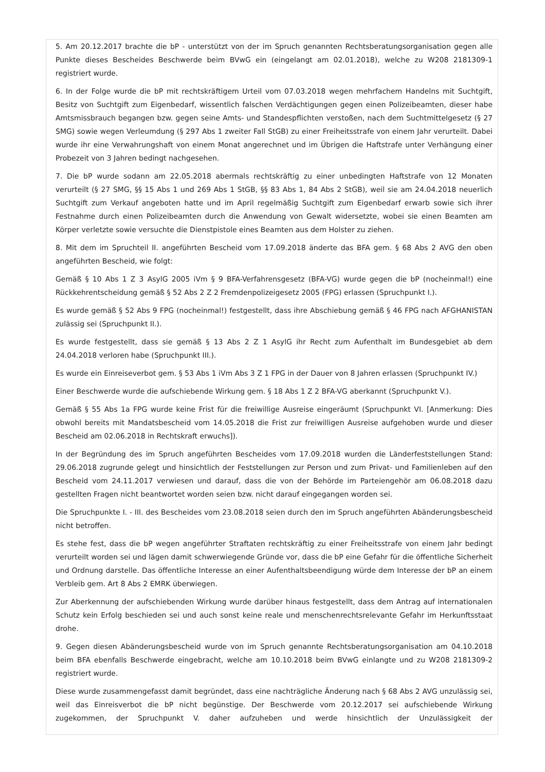5. Am 20.12.2017 brachte die bP - unterstützt von der im Spruch genannten Rechtsberatungsorganisation gegen alle Punkte dieses Bescheides Beschwerde beim BVwG ein (eingelangt am 02.01.2018), welche zu W208 2181309-1 registriert wurde.
6. In der Folge wurde die bP mit rechtskräftigem Urteil vom 07.03.2018 wegen mehrfachem Handelns mit Suchtgift, Besitz von Suchtgift zum Eigenbedarf, wissentlich falschen Verdächtigungen gegen einen Polizeibeamten, dieser habe Amtsmissbrauch begangen bzw. gegen seine Amts- und Standespflichten verstoßen, nach dem Suchtmittelgesetz (§ 27 SMG) sowie wegen Verleumdung (§ 297 Abs 1 zweiter Fall StGB) zu einer Freiheitsstrafe von einem Jahr verurteilt. Dabei wurde ihr eine Verwahrungshaft von einem Monat angerechnet und im Übrigen die Haftstrafe unter Verhängung einer Probezeit von 3 Jahren bedingt nachgesehen.
7. Die bP wurde sodann am 22.05.2018 abermals rechtskräftig zu einer unbedingten Haftstrafe von 12 Monaten verurteilt (§ 27 SMG, §§ 15 Abs 1 und 269 Abs 1 StGB, §§ 83 Abs 1, 84 Abs 2 StGB), weil sie am 24.04.2018 neuerlich Suchtgift zum Verkauf angeboten hatte und im April regelmäßig Suchtgift zum Eigenbedarf erwarb sowie sich ihrer Festnahme durch einen Polizeibeamten durch die Anwendung von Gewalt widersetzte, wobei sie einen Beamten am Körper verletzte sowie versuchte die Dienstpistole eines Beamten aus dem Holster zu ziehen.
8. Mit dem im Spruchteil II. angeführten Bescheid vom 17.09.2018 änderte das BFA gem. § 68 Abs 2 AVG den oben angeführten Bescheid, wie folgt:
Gemäß § 10 Abs 1 Z 3 AsylG 2005 iVm § 9 BFA-Verfahrensgesetz (BFA-VG) wurde gegen die bP (nocheinmal!) eine Rückkehrentscheidung gemäß § 52 Abs 2 Z 2 Fremdenpolizeigesetz 2005 (FPG) erlassen (Spruchpunkt I.).
Es wurde gemäß § 52 Abs 9 FPG (nocheinmal!) festgestellt, dass ihre Abschiebung gemäß § 46 FPG nach AFGHANISTAN zulässig sei (Spruchpunkt II.).
Es wurde festgestellt, dass sie gemäß § 13 Abs 2 Z 1 AsylG ihr Recht zum Aufenthalt im Bundesgebiet ab dem 24.04.2018 verloren habe (Spruchpunkt III.).
Es wurde ein Einreiseverbot gem. § 53 Abs 1 iVm Abs 3 Z 1 FPG in der Dauer von 8 Jahren erlassen (Spruchpunkt IV.)
Einer Beschwerde wurde die aufschiebende Wirkung gem. § 18 Abs 1 Z 2 BFA-VG aberkannt (Spruchpunkt V.).
Gemäß § 55 Abs 1a FPG wurde keine Frist für die freiwillige Ausreise eingeräumt (Spruchpunkt VI. [Anmerkung: Dies obwohl bereits mit Mandatsbescheid vom 14.05.2018 die Frist zur freiwilligen Ausreise aufgehoben wurde und dieser Bescheid am 02.06.2018 in Rechtskraft erwuchs]).
In der Begründung des im Spruch angeführten Bescheides vom 17.09.2018 wurden die Länderfeststellungen Stand: 29.06.2018 zugrunde gelegt und hinsichtlich der Feststellungen zur Person und zum Privat- und Familienleben auf den Bescheid vom 24.11.2017 verwiesen und darauf, dass die von der Behörde im Parteiengehör am 06.08.2018 dazu gestellten Fragen nicht beantwortet worden seien bzw. nicht darauf eingegangen worden sei.
Die Spruchpunkte I. - III. des Bescheides vom 23.08.2018 seien durch den im Spruch angeführten Abänderungsbescheid nicht betroffen.
Es stehe fest, dass die bP wegen angeführter Straftaten rechtskräftig zu einer Freiheitsstrafe von einem Jahr bedingt verurteilt worden sei und lägen damit schwerwiegende Gründe vor, dass die bP eine Gefahr für die öffentliche Sicherheit und Ordnung darstelle. Das öffentliche Interesse an einer Aufenthaltsbeendigung würde dem Interesse der bP an einem Verbleib gem. Art 8 Abs 2 EMRK überwiegen.
Zur Aberkennung der aufschiebenden Wirkung wurde darüber hinaus festgestellt, dass dem Antrag auf internationalen Schutz kein Erfolg beschieden sei und auch sonst keine reale und menschenrechtsrelevante Gefahr im Herkunftsstaat drohe.
9. Gegen diesen Abänderungsbescheid wurde von im Spruch genannte Rechtsberatungsorganisation am 04.10.2018 beim BFA ebenfalls Beschwerde eingebracht, welche am 10.10.2018 beim BVwG einlangte und zu W208 2181309-2 registriert wurde.
Diese wurde zusammengefasst damit begründet, dass eine nachträgliche Änderung nach § 68 Abs 2 AVG unzulässig sei, weil das Einreisverbot die bP nicht begünstige. Der Beschwerde vom 20.12.2017 sei aufschiebende Wirkung zugekommen, der Spruchpunkt V. daher aufzuheben und werde hinsichtlich der Unzulässigkeit der